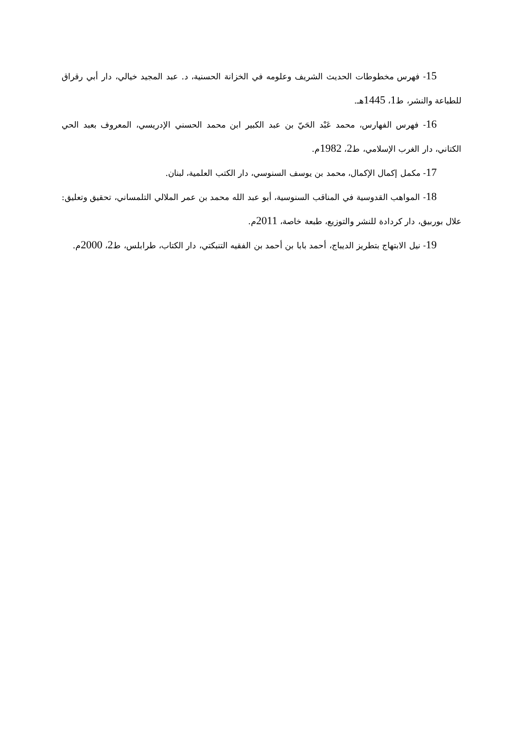15- فهرس مخطوطات الحديث الشريف وعلومه في الخزانة الحسنية، د. عبد المجيد خيالي، دار أبي رقراق للطباعة والنشر، ط1، 1445هـ.
16- فهرس الفهارس، محمد عَبْد الحَيّ بن عبد الكبير ابن محمد الحسني الإدريسي، المعروف بعبد الحي الكتاني، دار الغرب الإسلامي، ط2، 1982م.
17- مكمل إكمال الإكمال، محمد بن يوسف السنوسي، دار الكتب العلمية، لبنان.
18- المواهب القدوسية في المناقب السنوسية، أبو عبد الله محمد بن عمر الملالي التلمساني، تحقيق وتعليق: علال بوربيق، دار كردادة للنشر والتوزيع، طبعة خاصة، 2011م.
19- نيل الابتهاج بتطريز الديباج، أحمد بابا بن أحمد بن الفقيه التنبكتي، دار الكتاب، طرابلس، ط2، 2000م.